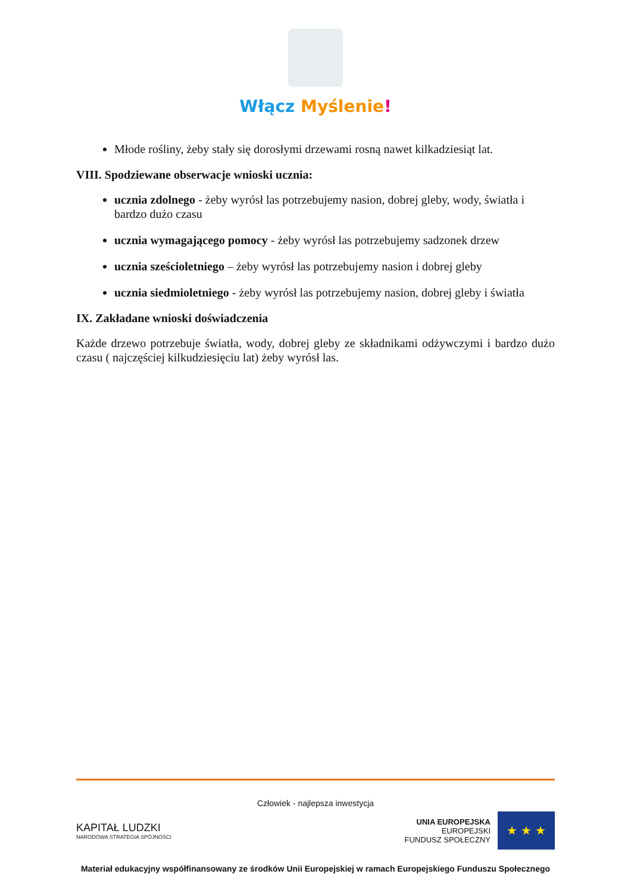Włącz Myślenie!
Młode rośliny, żeby stały się dorosłymi drzewami rosną nawet kilkadziesiąt lat.
VIII. Spodziewane obserwacje wnioski ucznia:
ucznia zdolnego - żeby wyrósł las potrzebujemy nasion, dobrej gleby, wody, światła i bardzo dużo czasu
ucznia wymagającego pomocy - żeby wyrósł las potrzebujemy sadzonek drzew
ucznia sześcioletniego – żeby wyrósł las potrzebujemy nasion i dobrej gleby
ucznia siedmioletniego - żeby wyrósł las potrzebujemy nasion, dobrej gleby i światła
IX. Zakładane wnioski doświadczenia
Każde drzewo potrzebuje światła, wody, dobrej gleby ze składnikami odżywczymi i bardzo dużo czasu ( najczęściej kilkudziesięciu lat) żeby wyrósł las.
Człowiek - najlepsza inwestycja
KAPITAŁ LUDZKI
NARODOWA STRATEGIA SPÓJNOŚCI
UNIA EUROPEJSKA
EUROPEJSKI
FUNDUSZ SPOŁECZNY
★ ★ ★
Materiał edukacyjny współfinansowany ze środków Unii Europejskiej w ramach Europejskiego Funduszu Społecznego